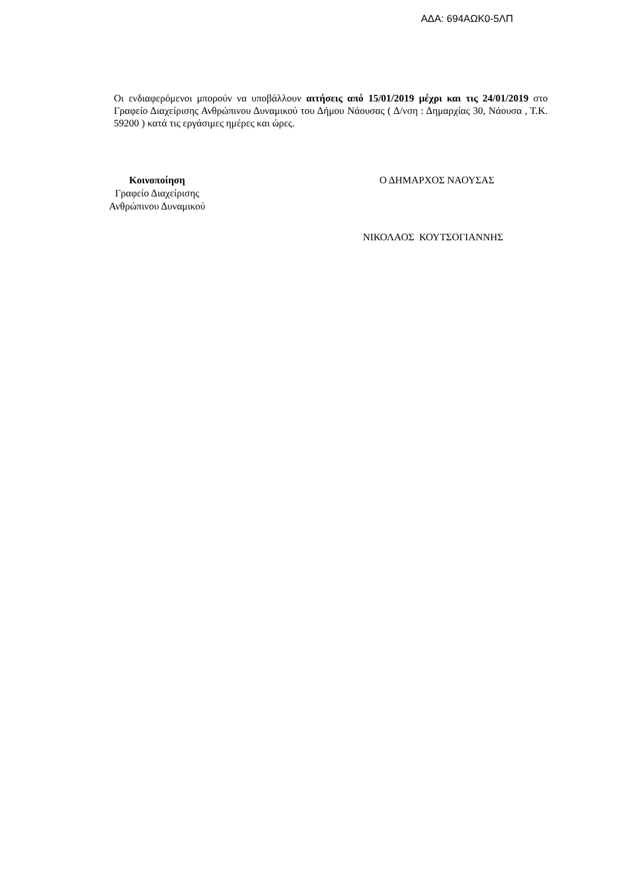ΑΔΑ: 694ΑΩΚ0-5ΛΠ
Οι ενδιαφερόμενοι μπορούν να υποβάλλουν αιτήσεις από 15/01/2019 μέχρι και τις 24/01/2019 στο Γραφείο Διαχείρισης Ανθρώπινου Δυναμικού του Δήμου Νάουσας ( Δ/νση : Δημαρχίας 30, Νάουσα , Τ.Κ. 59200 ) κατά τις εργάσιμες ημέρες και ώρες.
Κοινοποίηση
Γραφείο Διαχείρισης
Ανθρώπινου Δυναμικού
Ο ΔΗΜΑΡΧΟΣ ΝΑΟΥΣΑΣ
ΝΙΚΟΛΑΟΣ ΚΟΥΤΣΟΓΙΑΝΝΗΣ